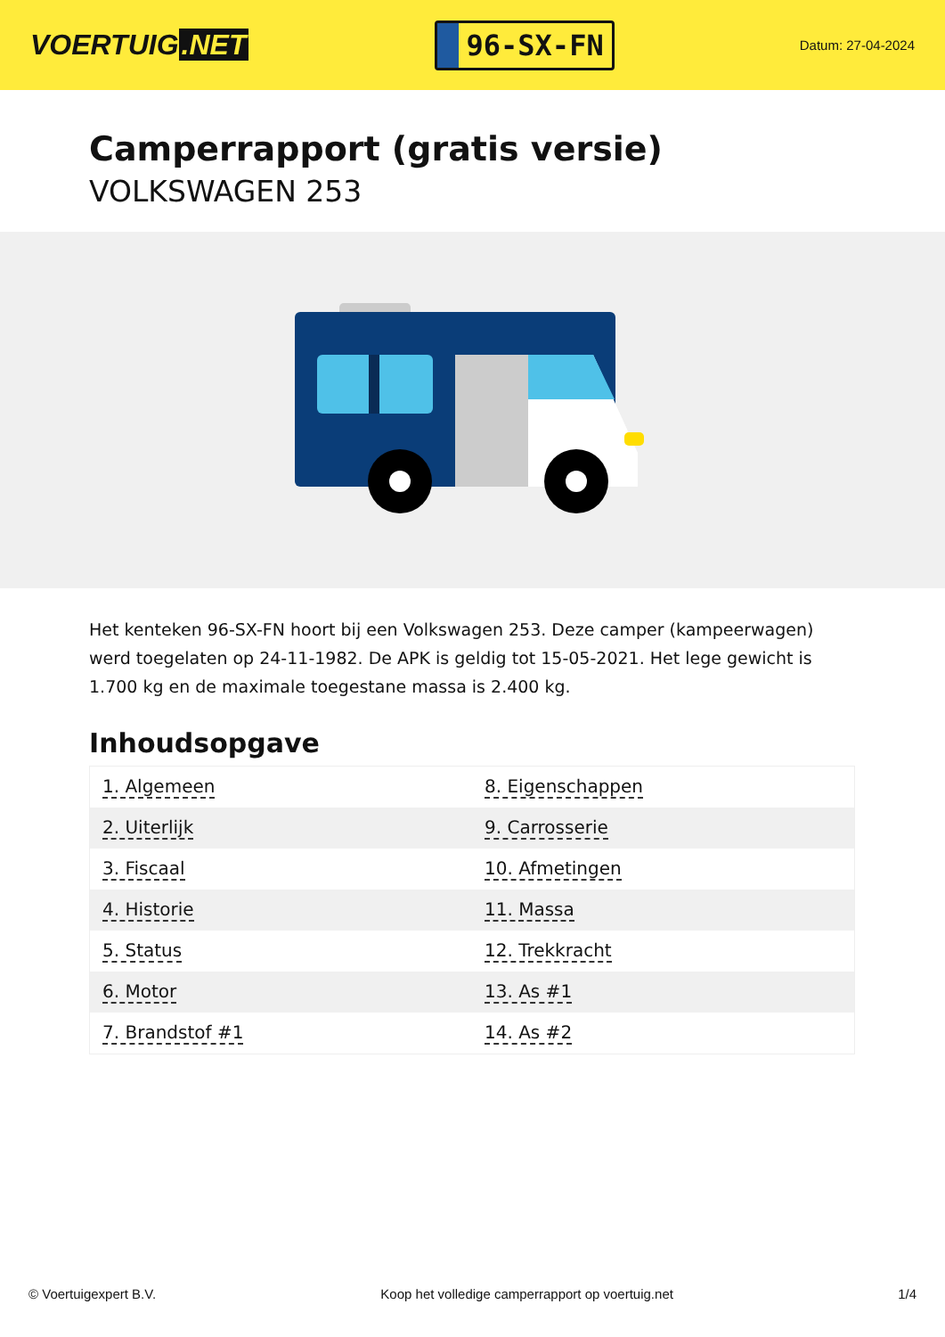VOERTUIG.NET
96-SX-FN
Datum: 27-04-2024
Camperrapport (gratis versie)
VOLKSWAGEN 253
Het kenteken 96-SX-FN hoort bij een Volkswagen 253. Deze camper (kampeerwagen) werd toegelaten op 24-11-1982. De APK is geldig tot 15-05-2021. Het lege gewicht is 1.700 kg en de maximale toegestane massa is 2.400 kg.
Inhoudsopgave
| 1. Algemeen | 8. Eigenschappen |
| 2. Uiterlijk | 9. Carrosserie |
| 3. Fiscaal | 10. Afmetingen |
| 4. Historie | 11. Massa |
| 5. Status | 12. Trekkracht |
| 6. Motor | 13. As #1 |
| 7. Brandstof #1 | 14. As #2 |
© Voertuigexpert B.V. Koop het volledige camperrapport op voertuig.net 1/4